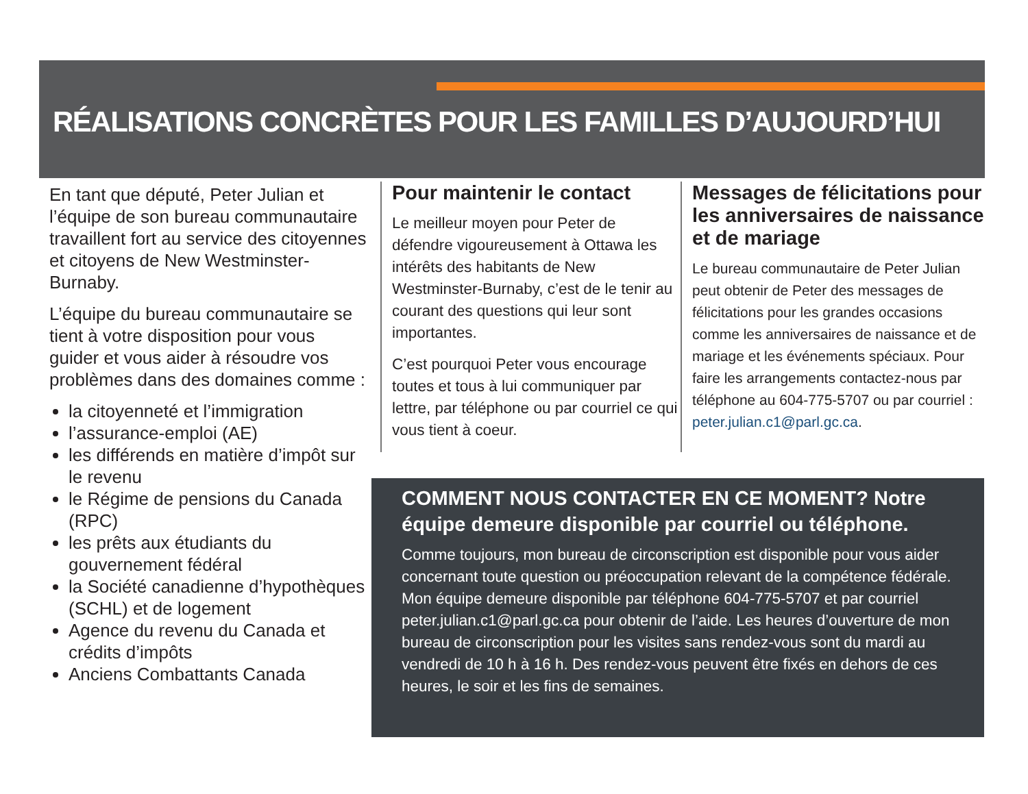RÉALISATIONS CONCRÈTES POUR LES FAMILLES D’AUJOURD’HUI
En tant que député, Peter Julian et l’équipe de son bureau communautaire travaillent fort au service des citoyennes et citoyens de New Westminster-Burnaby.
L’équipe du bureau communautaire se tient à votre disposition pour vous guider et vous aider à résoudre vos problèmes dans des domaines comme :
la citoyenneté et l’immigration
l’assurance-emploi (AE)
les différends en matière d’impôt sur le revenu
le Régime de pensions du Canada (RPC)
les prêts aux étudiants du gouvernement fédéral
la Société canadienne d’hypothèques (SCHL) et de logement
Agence du revenu du Canada et crédits d’impôts
Anciens Combattants Canada
Pour maintenir le contact
Le meilleur moyen pour Peter de défendre vigoureusement à Ottawa les intérêts des habitants de New Westminster-Burnaby, c’est de le tenir au courant des questions qui leur sont importantes.
C’est pourquoi Peter vous encourage toutes et tous à lui communiquer par lettre, par téléphone ou par courriel ce qui vous tient à coeur.
Messages de félicitations pour les anniversaires de naissance et de mariage
Le bureau communautaire de Peter Julian peut obtenir de Peter des messages de félicitations pour les grandes occasions comme les anniversaires de naissance et de mariage et les événements spéciaux. Pour faire les arrangements contactez-nous par téléphone au 604-775-5707 ou par courriel : peter.julian.c1@parl.gc.ca.
COMMENT NOUS CONTACTER EN CE MOMENT? Notre équipe demeure disponible par courriel ou téléphone.
Comme toujours, mon bureau de circonscription est disponible pour vous aider concernant toute question ou préoccupation relevant de la compétence fédérale. Mon équipe demeure disponible par téléphone 604-775-5707 et par courriel peter.julian.c1@parl.gc.ca pour obtenir de l’aide. Les heures d’ouverture de mon bureau de circonscription pour les visites sans rendez-vous sont du mardi au vendredi de 10 h à 16 h. Des rendez-vous peuvent être fixés en dehors de ces heures, le soir et les fins de semaines.